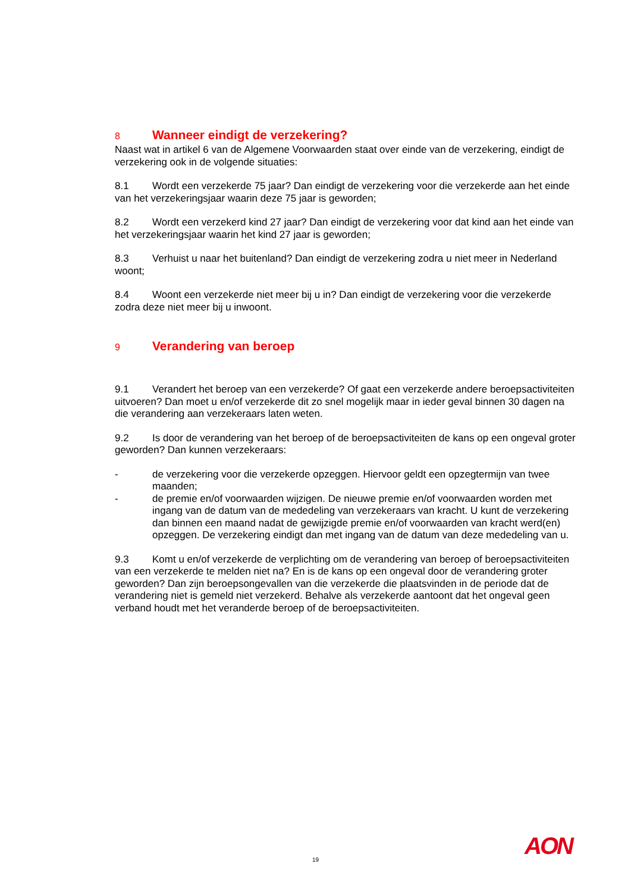8 Wanneer eindigt de verzekering?
Naast wat in artikel 6 van de Algemene Voorwaarden staat over einde van de verzekering, eindigt de verzekering ook in de volgende situaties:
8.1 Wordt een verzekerde 75 jaar? Dan eindigt de verzekering voor die verzekerde aan het einde van het verzekeringsjaar waarin deze 75 jaar is geworden;
8.2 Wordt een verzekerd kind 27 jaar? Dan eindigt de verzekering voor dat kind aan het einde van het verzekeringsjaar waarin het kind 27 jaar is geworden;
8.3 Verhuist u naar het buitenland? Dan eindigt de verzekering zodra u niet meer in Nederland woont;
8.4 Woont een verzekerde niet meer bij u in? Dan eindigt de verzekering voor die verzekerde zodra deze niet meer bij u inwoont.
9 Verandering van beroep
9.1 Verandert het beroep van een verzekerde? Of gaat een verzekerde andere beroepsactiviteiten uitvoeren? Dan moet u en/of verzekerde dit zo snel mogelijk maar in ieder geval binnen 30 dagen na die verandering aan verzekeraars laten weten.
9.2 Is door de verandering van het beroep of de beroepsactiviteiten de kans op een ongeval groter geworden? Dan kunnen verzekeraars:
- de verzekering voor die verzekerde opzeggen. Hiervoor geldt een opzegtermijn van twee maanden;
- de premie en/of voorwaarden wijzigen. De nieuwe premie en/of voorwaarden worden met ingang van de datum van de mededeling van verzekeraars van kracht. U kunt de verzekering dan binnen een maand nadat de gewijzigde premie en/of voorwaarden van kracht werd(en) opzeggen. De verzekering eindigt dan met ingang van de datum van deze mededeling van u.
9.3 Komt u en/of verzekerde de verplichting om de verandering van beroep of beroepsactiviteiten van een verzekerde te melden niet na? En is de kans op een ongeval door de verandering groter geworden? Dan zijn beroepsongevallen van die verzekerde die plaatsvinden in de periode dat de verandering niet is gemeld niet verzekerd. Behalve als verzekerde aantoont dat het ongeval geen verband houdt met het veranderde beroep of de beroepsactiviteiten.
19 AON